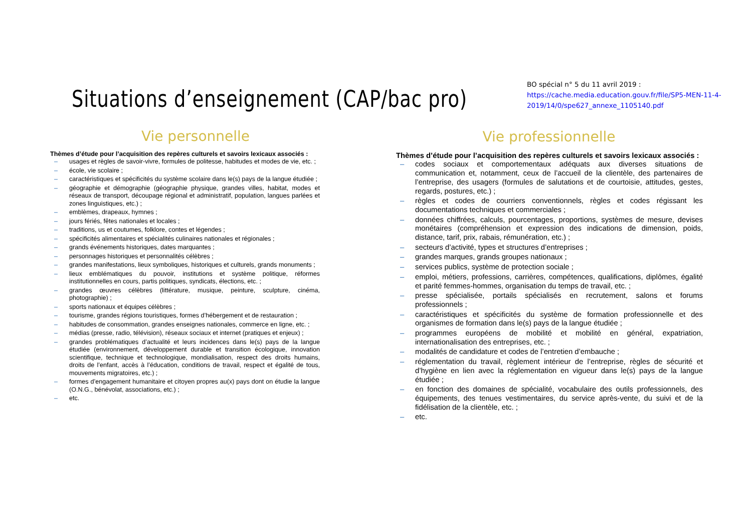Situations d’enseignement (CAP/bac pro)
BO spécial n° 5 du 11 avril 2019 :
https://cache.media.education.gouv.fr/file/SP5-MEN-11-4-2019/14/0/spe627_annexe_1105140.pdf
Vie personnelle
Thèmes d’étude pour l’acquisition des repères culturels et savoirs lexicaux associés :
– usages et règles de savoir-vivre, formules de politesse, habitudes et modes de vie, etc. ;
– école, vie scolaire ;
– caractéristiques et spécificités du système scolaire dans le(s) pays de la langue étudiée ;
– géographie et démographie (géographie physique, grandes villes, habitat, modes et réseaux de transport, découpage régional et administratif, population, langues parlées et zones linguistiques, etc.) ;
– emblèmes, drapeaux, hymnes ;
– jours fériés, fêtes nationales et locales ;
– traditions, us et coutumes, folklore, contes et légendes ;
– spécificités alimentaires et spécialités culinaires nationales et régionales ;
– grands événements historiques, dates marquantes ;
– personnages historiques et personnalités célèbres ;
– grandes manifestations, lieux symboliques, historiques et culturels, grands monuments ;
– lieux emblématiques du pouvoir, institutions et système politique, réformes institutionnelles en cours, partis politiques, syndicats, élections, etc. ;
– grandes œuvres célèbres (littérature, musique, peinture, sculpture, cinéma, photographie) ;
– sports nationaux et équipes célèbres ;
– tourisme, grandes régions touristiques, formes d’hébergement et de restauration ;
– habitudes de consommation, grandes enseignes nationales, commerce en ligne, etc. ;
– médias (presse, radio, télévision), réseaux sociaux et internet (pratiques et enjeux) ;
– grandes problématiques d’actualité et leurs incidences dans le(s) pays de la langue étudiée (environnement, développement durable et transition écologique, innovation scientifique, technique et technologique, mondialisation, respect des droits humains, droits de l’enfant, accès à l’éducation, conditions de travail, respect et égalité de tous, mouvements migratoires, etc.) ;
– formes d’engagement humanitaire et citoyen propres au(x) pays dont on étudie la langue (O.N.G., bénévolat, associations, etc.) ;
– etc.
Vie professionnelle
Thèmes d’étude pour l’acquisition des repères culturels et savoirs lexicaux associés :
– codes sociaux et comportementaux adéquats aux diverses situations de communication et, notamment, ceux de l’accueil de la clientèle, des partenaires de l’entreprise, des usagers (formules de salutations et de courtoisie, attitudes, gestes, regards, postures, etc.) ;
– règles et codes de courriers conventionnels, règles et codes régissant les documentations techniques et commerciales ;
– données chiffrées, calculs, pourcentages, proportions, systèmes de mesure, devises monétaires (compréhension et expression des indications de dimension, poids, distance, tarif, prix, rabais, rémunération, etc.) ;
– secteurs d’activité, types et structures d’entreprises ;
– grandes marques, grands groupes nationaux ;
– services publics, système de protection sociale ;
– emploi, métiers, professions, carrières, compétences, qualifications, diplômes, égalité et parité femmes-hommes, organisation du temps de travail, etc. ;
– presse spécialisée, portails spécialisés en recrutement, salons et forums professionnels ;
– caractéristiques et spécificités du système de formation professionnelle et des organismes de formation dans le(s) pays de la langue étudiée ;
– programmes européens de mobilité et mobilité en général, expatriation, internationalisation des entreprises, etc. ;
– modalités de candidature et codes de l’entretien d’embauche ;
– réglementation du travail, règlement intérieur de l’entreprise, règles de sécurité et d’hygiène en lien avec la réglementation en vigueur dans le(s) pays de la langue étudiée ;
– en fonction des domaines de spécialité, vocabulaire des outils professionnels, des équipements, des tenues vestimentaires, du service après-vente, du suivi et de la fidélisation de la clientèle, etc. ;
– etc.